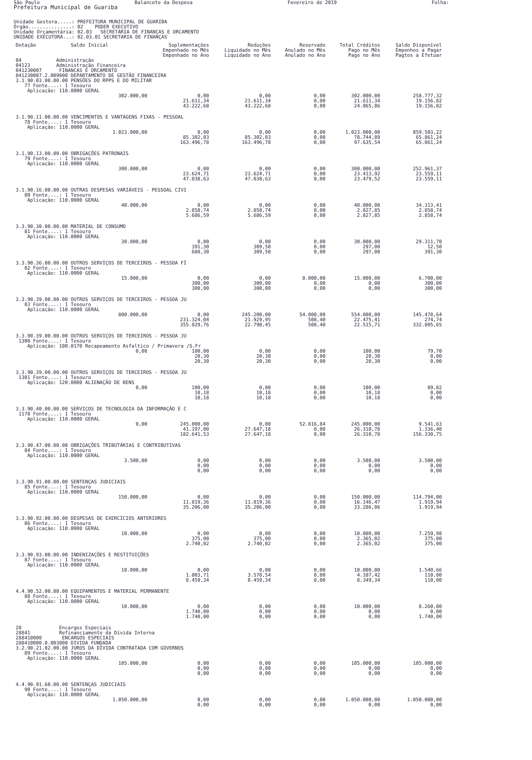São Paulo Balancete da Despesa Fevereiro de 2019 Folha:
Prefeitura Municipal de Guariba
Unidade Gestora.....: PREFEITURA MUNICIPAL DE GUARIBA
Órgão...............: 02 PODER EXECUTIVO
Unidade Orçamentária: 02.03 SECRETARIA DE FINANÇAS E ORCAMENTO
UNIDADE EXECUTORA...: 02.03.01 SECRETARIA DE FINANÇAS
| Dotação Saldo Inicial | Suplementações Empenhado no Mês Empenhado no Ano | Reduções Liquidado no Mês Liquidado no Ano | Reservado Anulado no Mês Anulado no Ano | Total Créditos Pago no Mês Pago no Ano | Saldo Disponível Empenhos a Pagar Pagtos a Efetuar |
| --- | --- | --- | --- | --- | --- |
| 04 Administração 04123 Administração Financeira 041230007 FINANCAS E ORCAMENTO 041230007.2.009000 DEPARTAMENTO DE GESTÃO FINANCEIRA | | | | | |
| 3.1.90.03.00.00.00 PENSÕES DO RPPS E DO MILITAR 77 Fonte....: 1 Tesouro Aplicação: 110.0000 GERAL | | | | | |
| 302.000,00 | 0,00 21.611,34 43.222,68 | 0,00 21.611,34 43.222,68 | 0,00 0,00 0,00 | 302.000,00 21.611,34 24.065,86 | 258.777,32 19.156,82 19.156,82 |
| 3.1.90.11.00.00.00 VENCIMENTOS E VANTAGENS FIXAS - PESSOAL 78 Fonte....: 1 Tesouro Aplicação: 110.0000 GERAL | | | | | |
| 1.023.000,00 | 0,00 85.302,03 163.496,78 | 0,00 85.302,03 163.496,78 | 0,00 0,00 0,00 | 1.023.000,00 78.744,89 97.635,54 | 859.503,22 65.861,24 65.861,24 |
| 3.1.90.13.00.00.00 OBRIGAÇÕES PATRONAIS 79 Fonte....: 1 Tesouro Aplicação: 110.0000 GERAL | | | | | |
| 300.000,00 | 0,00 23.624,71 47.038,63 | 0,00 23.624,71 47.038,63 | 0,00 0,00 0,00 | 300.000,00 23.413,92 23.479,52 | 252.961,37 23.559,11 23.559,11 |
| 3.1.90.16.00.00.00 OUTRAS DESPESAS VARIÁVEIS - PESSOAL CIVI 80 Fonte....: 1 Tesouro Aplicação: 110.0000 GERAL | | | | | |
| 40.000,00 | 0,00 2.858,74 5.686,59 | 0,00 2.858,74 5.686,59 | 0,00 0,00 0,00 | 40.000,00 2.827,85 2.827,85 | 34.313,41 2.858,74 2.858,74 |
| 3.3.90.30.00.00.00 MATERIAL DE CONSUMO 81 Fonte....: 1 Tesouro Aplicação: 110.0000 GERAL | | | | | |
| 30.000,00 | 0,00 391,30 688,30 | 0,00 309,50 309,50 | 0,00 0,00 0,00 | 30.000,00 297,00 297,00 | 29.311,70 12,50 391,30 |
| 3.3.90.36.00.00.00 OUTROS SERVIÇOS DE TERCEIROS - PESSOA FÍ 82 Fonte....: 1 Tesouro Aplicação: 110.0000 GERAL | | | | | |
| 15.000,00 | 0,00 300,00 300,00 | 0,00 300,00 300,00 | 8.000,00 0,00 0,00 | 15.000,00 0,00 0,00 | 6.700,00 300,00 300,00 |
| 3.3.90.39.00.00.00 OUTROS SERVIÇOS DE TERCEIROS - PESSOA JU 83 Fonte....: 1 Tesouro Aplicação: 110.0000 GERAL | | | | | |
| 800.000,00 | 0,00 231.324,04 355.829,76 | 245.200,00 21.929,95 22.790,45 | 54.000,00 508,40 508,40 | 554.800,00 22.475,41 22.515,71 | 145.478,64 274,74 332.805,65 |
| 3.3.90.39.00.00.00 OUTROS SERVIÇOS DE TERCEIROS - PESSOA JU 1300 Fonte....: 1 Tesouro Aplicação: 100.0170 Recapeamento Asfaltico / Primavera /S.Fr | | | | | |
| 0,00 | 100,00 20,30 20,30 | 0,00 20,30 20,30 | 0,00 0,00 0,00 | 100,00 20,30 20,30 | 79,70 0,00 0,00 |
| 3.3.90.39.00.00.00 OUTROS SERVIÇOS DE TERCEIROS - PESSOA JU 1301 Fonte....: 1 Tesouro Aplicação: 120.0000 ALIENAÇÃO DE BENS | | | | | |
| 0,00 | 100,00 10,18 10,18 | 0,00 10,18 10,18 | 0,00 0,00 0,00 | 100,00 10,18 10,18 | 89,82 0,00 0,00 |
| 3.3.90.40.00.00.00 SERVIÇOS DE TECNOLOGIA DA INFORMAÇÃO E C 1178 Fonte....: 1 Tesouro Aplicação: 110.0000 GERAL | | | | | |
| 0,00 | 245.000,00 41.197,00 182.641,53 | 0,00 27.647,18 27.647,18 | 52.816,84 0,00 0,00 | 245.000,00 26.310,78 26.310,78 | 9.541,63 1.336,40 156.330,75 |
| 3.3.90.47.00.00.00 OBRIGAÇÕES TRIBUTÁRIAS E CONTRIBUTIVAS 84 Fonte....: 1 Tesouro Aplicação: 110.0000 GERAL | | | | | |
| 3.500,00 | 0,00 0,00 0,00 | 0,00 0,00 0,00 | 0,00 0,00 0,00 | 3.500,00 0,00 0,00 | 3.500,00 0,00 0,00 |
| 3.3.90.91.00.00.00 SENTENÇAS JUDICIAIS 85 Fonte....: 1 Tesouro Aplicação: 110.0000 GERAL | | | | | |
| 150.000,00 | 0,00 11.819,36 35.206,00 | 0,00 11.819,36 35.206,00 | 0,00 0,00 0,00 | 150.000,00 16.146,47 33.286,06 | 114.794,00 1.919,94 1.919,94 |
| 3.3.90.92.00.00.00 DESPESAS DE EXERCÍCIOS ANTERIORES 86 Fonte....: 1 Tesouro Aplicação: 110.0000 GERAL | | | | | |
| 10.000,00 | 0,00 375,00 2.740,02 | 0,00 375,00 2.740,02 | 0,00 0,00 0,00 | 10.000,00 2.365,02 2.365,02 | 7.259,98 375,00 375,00 |
| 3.3.90.93.00.00.00 INDENIZAÇÕES E RESTITUIÇÕES 87 Fonte....: 1 Tesouro Aplicação: 110.0000 GERAL | | | | | |
| 10.000,00 | 0,00 1.003,71 8.459,34 | 0,00 3.578,54 8.459,34 | 0,00 0,00 0,00 | 10.000,00 4.107,42 8.349,34 | 1.540,66 110,00 110,00 |
| 4.4.90.52.00.00.00 EQUIPAMENTOS E MATERIAL PERMANENTE 88 Fonte....: 1 Tesouro Aplicação: 110.0000 GERAL | | | | | |
| 10.000,00 | 0,00 1.740,00 1.740,00 | 0,00 0,00 0,00 | 0,00 0,00 0,00 | 10.000,00 0,00 0,00 | 8.260,00 0,00 1.740,00 |
| 28 Encargos Especiais 28841 Refinanciamento da Dívida Interna 288410000 ENCARGOS ESPECIAIS 288410000.0.003000 DIVIDA FUNDADA 3.2.90.21.02.00.00 JUROS DA DÍVIDA CONTRATADA COM GOVERNOS 89 Fonte....: 1 Tesouro Aplicação: 110.0000 GERAL | | | | | |
| 105.000,00 | 0,00 0,00 0,00 | 0,00 0,00 0,00 | 0,00 0,00 0,00 | 105.000,00 0,00 0,00 | 105.000,00 0,00 0,00 |
| 4.4.90.91.60.00.00 SENTENÇAS JUDICIAIS 90 Fonte....: 1 Tesouro Aplicação: 110.0000 GERAL | | | | | |
| 1.050.000,00 | 0,00 0,00 | 0,00 0,00 | 0,00 0,00 | 1.050.000,00 0,00 | 1.050.000,00 0,00 |